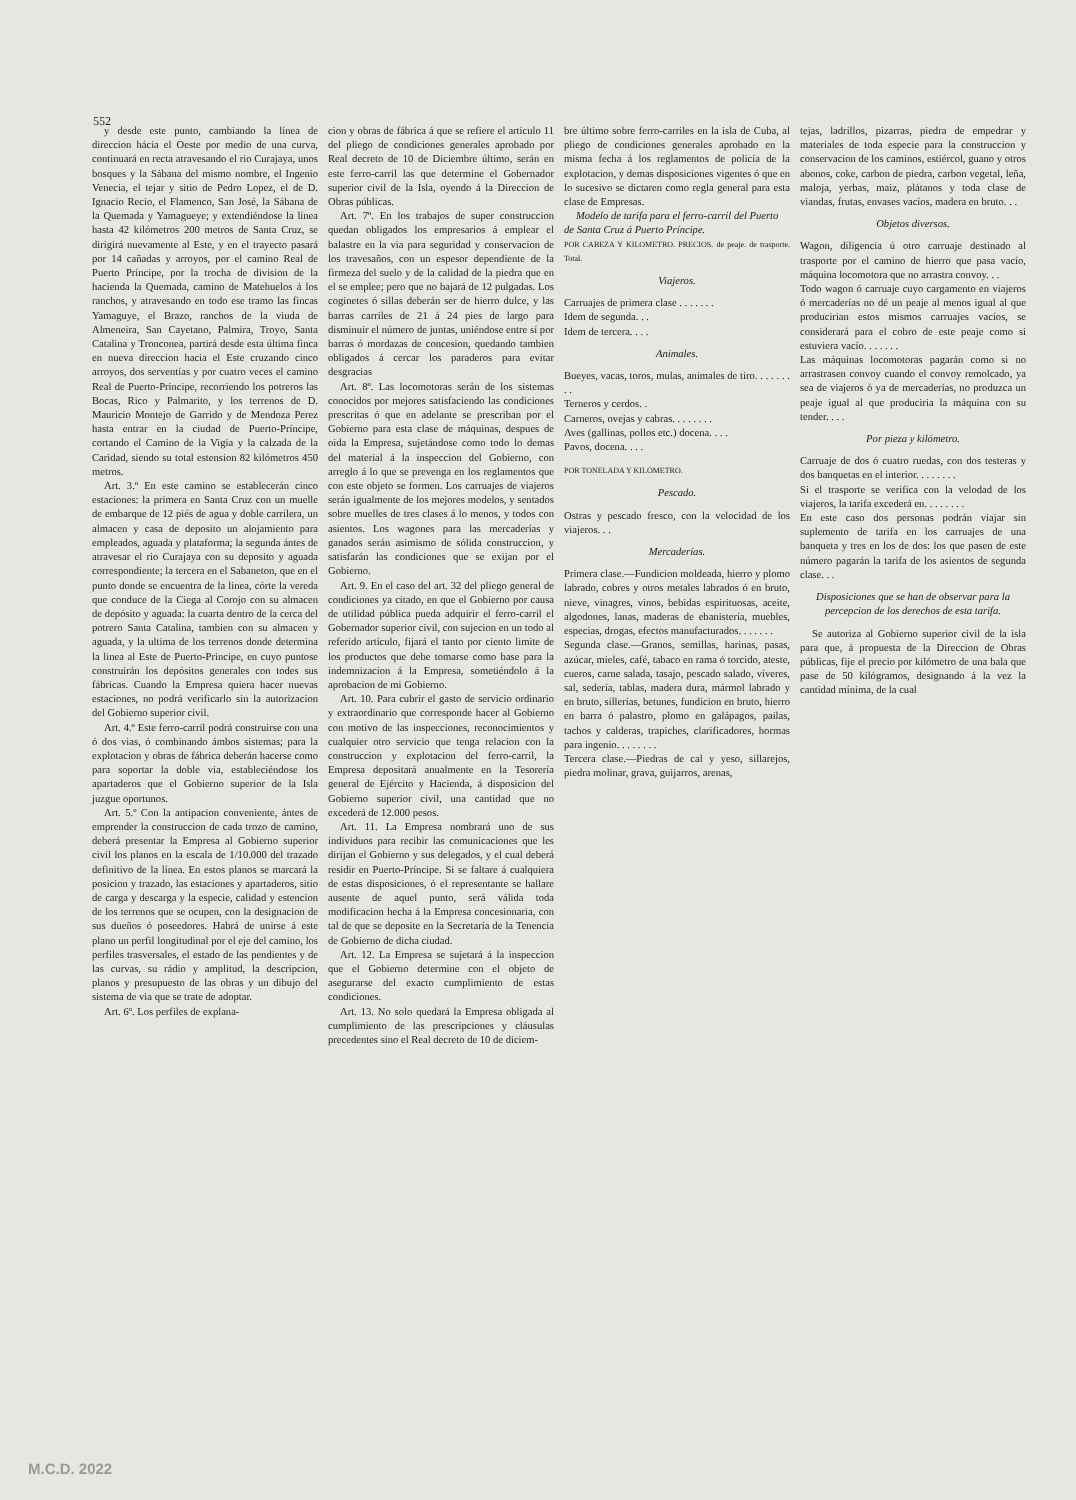552
y desde este punto, cambiando la línea de direccion hácia el Oeste por medio de una curva, continuará en recta atravesando el rio Curajaya, unos bosques y la Sábana del mismo nombre, el Ingenio Venecia, el tejar y sitio de Pedro Lopez, el de D. Ignacio Recio, el Flamenco, San José, la Sábana de la Quemada y Yamagueye; y extendiéndose la línea hasta 42 kilómetros 200 metros de Santa Cruz, se dirigirá nuevamente al Este, y en el trayecto pasará por 14 cañadas y arroyos, por el camino Real de Puerto Príncipe, por la trocha de division de la hacienda la Quemada, camino de Matehuelos á los ranchos, y atravesando en todo ese tramo las fincas Yamaguye, el Brazo, ranchos de la viuda de Almeneira, San Cayetano, Palmira, Troyo, Santa Catalina y Tronconea, partirá desde esta última finca en nueva direccion hacia el Este cruzando cinco arroyos, dos serventías y por cuatro veces el camino Real de Puerto-Príncipe, recorriendo los potreros las Bocas, Rico y Palmarito, y los terrenos de D. Mauricio Montejo de Garrido y de Mendoza Perez hasta entrar en la ciudad de Puerto-Príncipe, cortando el Camino de la Vigía y la calzada de la Caridad, siendo su total estension 82 kilómetros 450 metros.
Art. 3.º En este camino se establecerán cinco estaciones: la primera en Santa Cruz con un muelle de embarque de 12 piés de agua y doble carrilera, un almacen y casa de deposito un alojamiento para empleados, aguada y plataforma; la segunda ántes de atravesar el rio Curajaya con su deposito y aguada correspondiente; la tercera en el Sabaneton, que en el punto donde se encuentra de la linea, córte la vereda que conduce de la Ciega al Corojo con su almacen de depósito y aguada: la cuarta dentro de la cerca del potrero Santa Catalina, tambien con su almacen y aguada, y la ultima de los terrenos donde determina la linea al Este de Puerto-Principe, en cuyo puntose construirán los depósitos generales con todes sus fábricas. Cuando la Empresa quiera hacer nuevas estaciones, no podrá verificarlo sin la autorizacion del Gobierno superior civil.
Art. 4.º Este ferro-carril podrá construirse con una ó dos vias, ó combinando ámbos sistemas; para la explotacion y obras de fábrica deberán hacerse como para soportar la doble via, estableciéndose los apartaderos que el Gobierno superior de la Isla juzgue oportunos.
Art. 5.º Con la antipacion conveniente, ántes de emprender la construccion de cada trozo de camino, deberá presentar la Empresa al Gobierno superior civil los planos en la escala de 1/10.000 del trazado definitivo de la línea. En estos planos se marcará la posicion y trazado, las estaciones y apartaderos, sitio de carga y descarga y la especie, calidad y estencion de los terrenos que se ocupen, con la designacion de sus dueños ó poseedores. Habrá de unirse á este plano un perfil longitudinal por el eje del camino, los perfiles trasversales, el estado de las pendientes y de las curvas, su rádio y amplitud, la descripcion, planos y presupuesto de las obras y un dibujo del sistema de via que se trate de adoptar.
Art. 6º. Los perfiles de explana-
cion y obras de fábrica á que se refiere el artículo 11 del pliego de condiciones generales aprobado por Real decreto de 10 de Diciembre último, serán en este ferro-carril las que determine el Gobernador superior civil de la Isla, oyendo á la Direccion de Obras públicas.
Art. 7º. En los trabajos de super construccion quedan obligados los empresarios á emplear el balastre en la via para seguridad y conservacion de los travesaños, con un espesor dependiente de la firmeza del suelo y de la calidad de la piedra que en el se emplee; pero que no bajará de 12 pulgadas. Los coginetes ó sillas deberán ser de hierro dulce, y las barras carriles de 21 á 24 pies de largo para disminuir el número de juntas, uniéndose entre sí por barras ó mordazas de concesion, quedando tambien obligados á cercar los paraderos para evitar desgracias
Art. 8º. Las locomotoras serán de los sistemas conocidos por mejores satisfaciendo las condiciones prescritas ó que en adelante se prescriban por el Gobierno para esta clase de máquinas, despues de oida la Empresa, sujetándose como todo lo demas del material á la inspeccion del Gobierno, con arreglo á lo que se prevenga en los reglamentos que con este objeto se formen. Los carruajes de viajeros serán igualmente de los mejores modelos, y sentados sobre muelles de tres clases á lo menos, y todos con asientos. Los wagones para las mercaderías y ganados serán asimismo de sólida construccion, y satisfarán las condiciones que se exijan por el Gobierno.
Art. 9. En el caso del art. 32 del pliego general de condiciones ya citado, en que el Gobierno por causa de utilidad pública pueda adquirir el ferro-carril el Gobernador superior civil, con sujecion en un todo al referido artículo, fijará el tanto por ciento limite de los productos que debe tomarse como base para la indemnizacion á la Empresa, sometiéndolo á la aprobacion de mi Gobierno.
Art. 10. Para cubrir el gasto de servicio ordinario y extraordinario que corresponde hacer al Gobierno con motivo de las inspecciones, reconocimientos y cualquier otro servicio que tenga relacion con la construccion y explotacion del ferro-carril, la Empresa depositará anualmente en la Tesorería general de Ejército y Hacienda, á disposicion del Gobierno superior civil, una cantidad que no excederá de 12.000 pesos.
Art. 11. La Empresa nombrará uno de sus individuos para recibir las comunicaciones que les dirijan el Gobierno y sus delegados, y el cual deberá residir en Puerto-Príncipe. Si se faltare á cualquiera de estas disposiciones, ó el representante se hallare ausente de aquel punto, será válida toda modificacion hecha á la Empresa concesionaria, con tal de que se deposite en la Secretaría de la Tenencia de Gobierno de dicha ciudad.
Art. 12. La Empresa se sujetará á la inspeccion que el Gobierno determine con el objeto de asegurarse del exacto cumplimiento de estas condiciones.
Art. 13. No solo quedará la Empresa obligada al cumplimiento de las prescripciones y cláusulas precedentes sino el Real decreto de 10 de diciem-
bre último sobre ferro-carriles en la isla de Cuba, al pliego de condiciones generales aprobado en la misma fecha á los reglamentos de policía de la explotacion, y demas disposiciones vigentes ó que en lo sucesivo se dictaren como regla general para esta clase de Empresas.
Modelo de tarifa para el ferro-carril del Puerto de Santa Cruz á Puerto Príncipe.
POR CABEZA Y KILOMETRO. PRECIOS. de peaje. de trasporte. Total.
Viajeros.
Carruajes de primera clase . . . . . . .
Idem de segunda. . .
Idem de tercera. . . .
Animales.
Bueyes, vacas, toros, mulas, animales de tiro. . . . . . . . .
Terneros y cerdos. .
Carneros, ovejas y cabras. . . . . . . .
Aves (gallinas, pollos etc.) docena. . . .
Pavos, docena. . . .
POR TONELADA Y KILÓMETRO.
Pescado.
Ostras y pescado fresco, con la velocidad de los viajeros. . .
Mercaderías.
Primera clase.—Fundicion moldeada, hierro y plomo labrado, cobres y otros metales labrados ó en bruto, nieve, vinagres, vinos, bebidas espirituosas, aceite, algodones, lanas, maderas de ebanistería, muebles, especias, drogas, efectos manufacturados. . . . . . .
Segunda clase.—Granos, semillas, harinas, pasas, azúcar, mieles, café, tabaco en rama ó torcido, ateste, cueros, carne salada, tasajo, pescado salado, víveres, sal, sedería, tablas, madera dura, mármol labrado y en bruto, sillerías, betunes, fundicion en bruto, hierro en barra ó palastro, plomo en galápagos, pailas, tachos y calderas, trapiches, clarificadores, hormas para ingenio. . . . . . . .
Tercera clase.—Piedras de cal y yeso, sillarejos, piedra molinar, grava, guijarros, arenas,
tejas, ladrillos, pizarras, piedra de empedrar y materiales de toda especie para la construccion y conservacion de los caminos, estiércol, guano y otros abonos, coke, carbon de piedra, carbon vegetal, leña, maloja, yerbas, maiz, plátanos y toda clase de viandas, frutas, envases vacíos, madera en bruto. . .
Objetos diversos.
Wagon, diligencia ú otro carruaje destinado al trasporte por el camino de hierro que pasa vacío, máquina locomotora que no arrastra convoy. . .
Todo wagon ó carruaje cuyo cargamento en viajeros ó mercaderías no dé un peaje al menos igual al que producirian estos mismos carruajes vacíos, se considerará para el cobro de este peaje como si estuviera vacío. . . . . . .
Las máquinas locomotoras pagarán como si no arrastrasen convoy cuando el convoy remolcado, ya sea de viajeros ó ya de mercaderías, no produzca un peaje igual al que produciria la máquina con su tender. . . .
Por pieza y kilómetro.
Carruaje de dos ó cuatro ruedas, con dos testeras y dos banquetas en el interior. . . . . . . .
Si el trasporte se verifica con la velodad de los viajeros, la tarifa excederá en. . . . . . . .
En este caso dos personas podrán viajar sin suplemento de tarifa en los carruajes de una banqueta y tres en los de dos: los que pasen de este número pagarán la tarifa de los asientos de segunda clase. . .
Disposiciones que se han de observar para la percepcion de los derechos de esta tarifa.
Se autoriza al Gobierno superior civil de la isla para que, á propuesta de la Direccion de Obras públicas, fije el precio por kilómetro de una bala que pase de 50 kilógramos, designando á la vez la cantidad mínima, de la cual
M.C.D. 2022